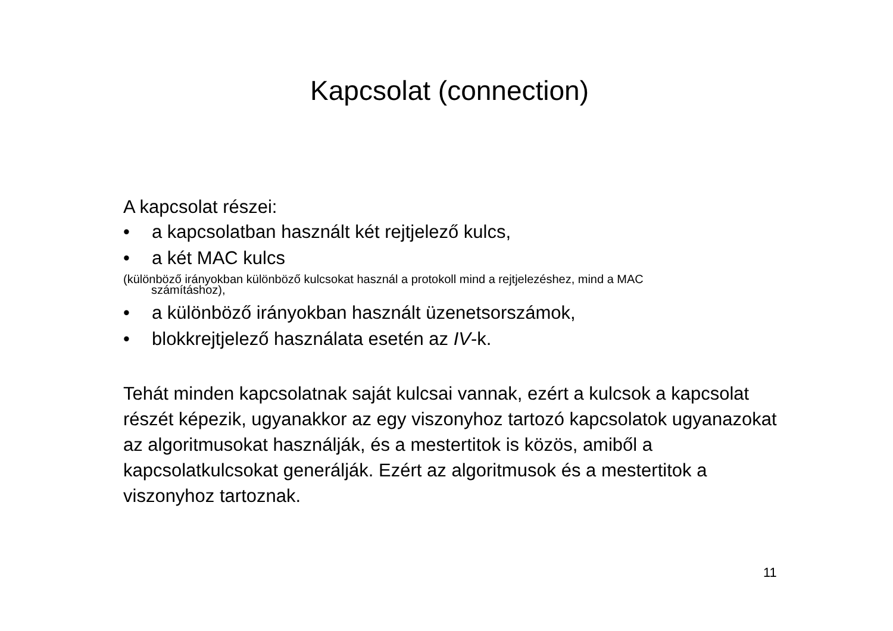Kapcsolat (connection)
A kapcsolat részei:
• a kapcsolatban használt két rejtjelező kulcs,
• a két MAC kulcs
(különböző irányokban különböző kulcsokat használ a protokoll mind a rejtjelezéshez, mind a MAC
számításhoz),
• a különböző irányokban használt üzenetsorszámok,
• blokkrejtjelező használata esetén az IV-k.
Tehát minden kapcsolatnak saját kulcsai vannak, ezért a kulcsok a kapcsolat részét képezik, ugyanakkor az egy viszonyhoz tartozó kapcsolatok ugyanazokat az algoritmusokat használják, és a mestertitok is közös, amiből a kapcsolatkulcsokat generálják. Ezért az algoritmusok és a mestertitok a viszonyhoz tartoznak.
11